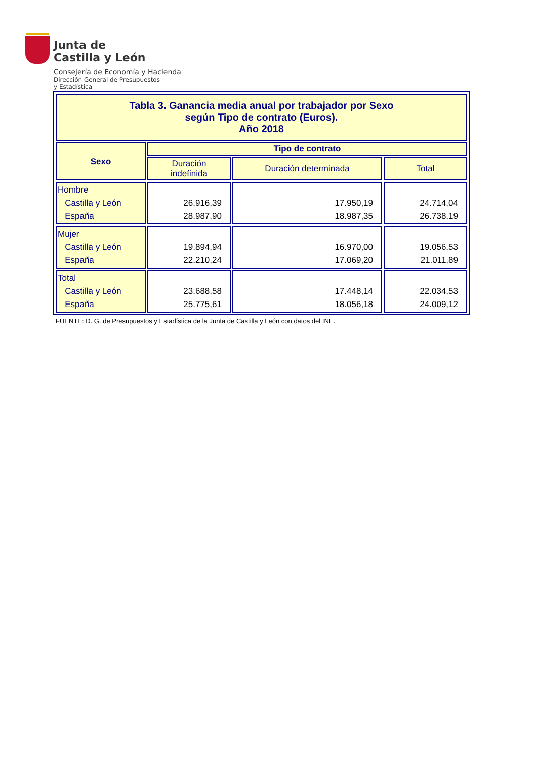Junta de
Castilla y León
Consejería de Economía y Hacienda
Dirección General de Presupuestos
y Estadística
| Tabla 3. Ganancia media anual por trabajador por Sexo según Tipo de contrato (Euros). Año 2018 | | | |
| --- | --- | --- | --- |
| Sexo | Tipo de contrato | | |
| | Duración indefinida | Duración determinada | Total |
| Hombre Castilla y León España | 26.916,39 28.987,90 | 17.950,19 18.987,35 | 24.714,04 26.738,19 |
| Mujer Castilla y León España | 19.894,94 22.210,24 | 16.970,00 17.069,20 | 19.056,53 21.011,89 |
| Total Castilla y León España | 23.688,58 25.775,61 | 17.448,14 18.056,18 | 22.034,53 24.009,12 |
FUENTE: D. G. de Presupuestos y Estadística de la Junta de Castilla y León con datos del INE.